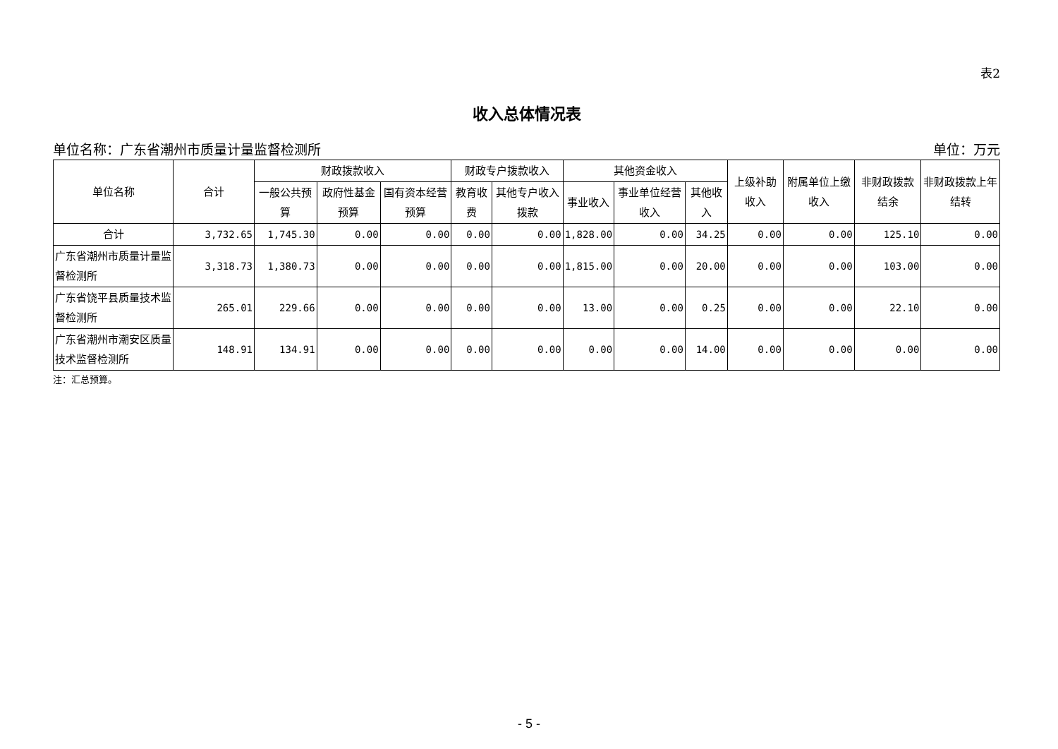表2
收入总体情况表
单位名称：广东省潮州市质量计量监督检测所 单位：万元
| 单位名称 | 合计 | 财政拨款收入 | | | 财政专户拨款收入 | | 其他资金收入 | | | 上级补助收入 | 附属单位上缴收入 | 非财政拨款结余 | 非财政拨款上年结转 |
| --- | --- | --- | --- | --- | --- | --- | --- | --- | --- | --- | --- | --- | --- |
| | | 一般公共预算 | 政府性基金预算 | 国有资本经营预算 | 教育收费 | 其他专户收入拨款 | 事业收入 | 事业单位经营收入 | 其他收入 | | | | |
| 合计 | 3,732.65 | 1,745.30 | 0.00 | 0.00 | 0.00 | 0.00 | 1,828.00 | 0.00 | 34.25 | 0.00 | 0.00 | 125.10 | 0.00 |
| 广东省潮州市质量计量监督检测所 | 3,318.73 | 1,380.73 | 0.00 | 0.00 | 0.00 | 0.00 | 1,815.00 | 0.00 | 20.00 | 0.00 | 0.00 | 103.00 | 0.00 |
| 广东省饶平县质量技术监督检测所 | 265.01 | 229.66 | 0.00 | 0.00 | 0.00 | 0.00 | 13.00 | 0.00 | 0.25 | 0.00 | 0.00 | 22.10 | 0.00 |
| 广东省潮州市潮安区质量技术监督检测所 | 148.91 | 134.91 | 0.00 | 0.00 | 0.00 | 0.00 | 0.00 | 0.00 | 14.00 | 0.00 | 0.00 | 0.00 | 0.00 |
注：汇总预算。
- 5 -